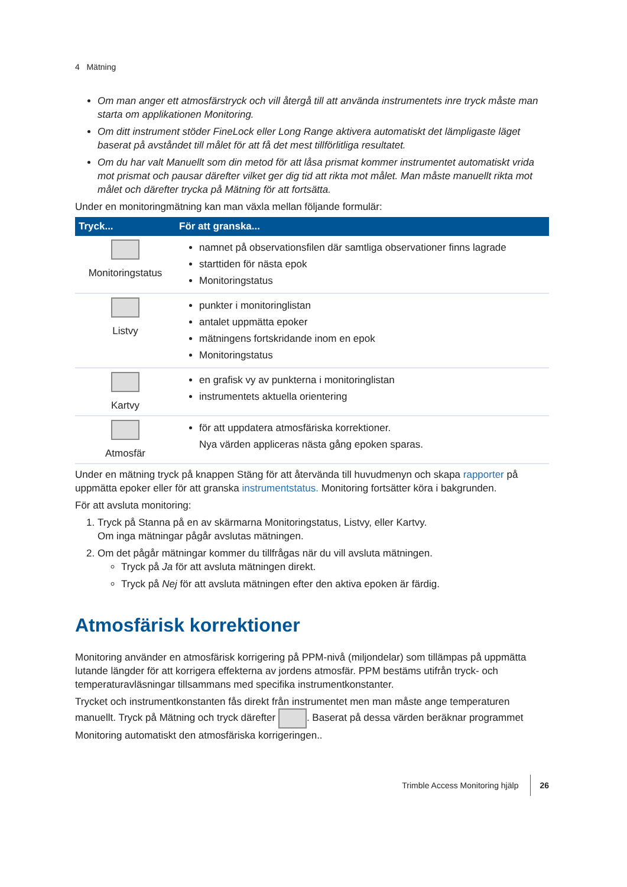4 Mätning
Om man anger ett atmosfärstryck och vill återgå till att använda instrumentets inre tryck måste man starta om applikationen Monitoring.
Om ditt instrument stöder FineLock eller Long Range aktivera automatiskt det lämpligaste läget baserat på avståndet till målet för att få det mest tillförlitliga resultatet.
Om du har valt Manuellt som din metod för att låsa prismat kommer instrumentet automatiskt vrida mot prismat och pausar därefter vilket ger dig tid att rikta mot målet. Man måste manuellt rikta mot målet och därefter trycka på Mätning för att fortsätta.
Under en monitoringmätning kan man växla mellan följande formulär:
| Tryck... | För att granska... |
| --- | --- |
| Monitoringstatus | namnet på observationsfilen där samtliga observationer finns lagrade starttiden för nästa epok Monitoringstatus |
| Listvy | punkter i monitoringlistan antalet uppmätta epoker mätningens fortskridande inom en epok Monitoringstatus |
| Kartvy | en grafisk vy av punkterna i monitoringlistan instrumentets aktuella orientering |
| Atmosfär | för att uppdatera atmosfäriska korrektioner. Nya värden appliceras nästa gång epoken sparas. |
Under en mätning tryck på knappen Stäng för att återvända till huvudmenyn och skapa rapporter på uppmätta epoker eller för att granska instrumentstatus. Monitoring fortsätter köra i bakgrunden.
För att avsluta monitoring:
1. Tryck på Stanna på en av skärmarna Monitoringstatus, Listvy, eller Kartvy.
Om inga mätningar pågår avslutas mätningen.
2. Om det pågår mätningar kommer du tillfrågas när du vill avsluta mätningen.
Tryck på Ja för att avsluta mätningen direkt.
Tryck på Nej för att avsluta mätningen efter den aktiva epoken är färdig.
Atmosfärisk korrektioner
Monitoring använder en atmosfärisk korrigering på PPM-nivå (miljondelar) som tillämpas på uppmätta lutande längder för att korrigera effekterna av jordens atmosfär. PPM bestäms utifrån tryck- och temperaturavläsningar tillsammans med specifika instrumentkonstanter.
Trycket och instrumentkonstanten fås direkt från instrumentet men man måste ange temperaturen manuellt. Tryck på Mätning och tryck därefter . Baserat på dessa värden beräknar programmet Monitoring automatiskt den atmosfäriska korrigeringen..
Trimble Access Monitoring hjälp 26